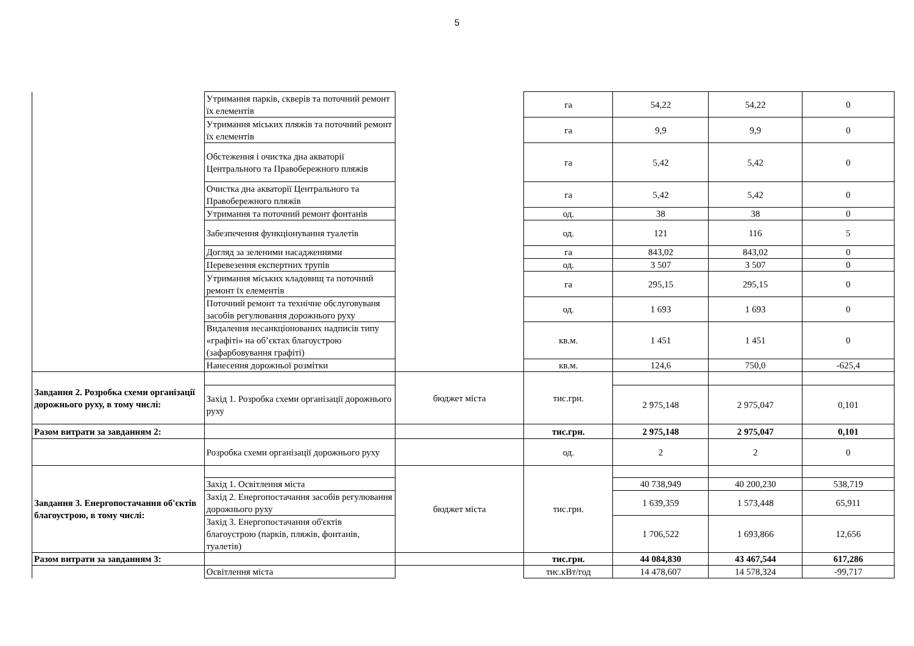5
| | Утримання парків, скверів та поточний ремонт їх елементів | | га | 54,22 | 54,22 | 0 |
| | Утримання міських пляжів та поточний ремонт їх елементів | | га | 9,9 | 9,9 | 0 |
| | Обстеження і очистка дна акваторії Центрального та Правобережного пляжів | | га | 5,42 | 5,42 | 0 |
| | Очистка дна акваторії Центрального та Правобережного пляжів | | га | 5,42 | 5,42 | 0 |
| | Утримання та поточний ремонт фонтанів | | од. | 38 | 38 | 0 |
| | Забезпечення функціонування туалетів | | од. | 121 | 116 | 5 |
| | Догляд за зеленими насадженнями | | га | 843,02 | 843,02 | 0 |
| | Перевезення експертних трупів | | од. | 3 507 | 3 507 | 0 |
| | Утримання міських кладовищ та поточний ремонт їх елементів | | га | 295,15 | 295,15 | 0 |
| | Поточний ремонт та технічне обслуговуваня засобів регулювання дорожнього руху | | од. | 1 693 | 1 693 | 0 |
| | Видалення несанкціонованих надписів типу «графіті» на об’єктах благоустрою (зафарбовування графіті) | | кв.м. | 1 451 | 1 451 | 0 |
| | Нанесення дорожньої розмітки | | кв.м. | 124,6 | 750,0 | -625,4 |
| Завдання 2. Розробка схеми організації дорожнього руху, в тому числі: | | бюджет міста | тис.грн. | | | |
| | Захід 1. Розробка схеми організації дорожнього руху | | | 2 975,148 | 2 975,047 | 0,101 |
| Разом витрати за завданням 2: | | | тис.грн. | 2 975,148 | 2 975,047 | 0,101 |
| | Розробка схеми організації дорожнього руху | | од. | 2 | 2 | 0 |
| Завдання 3. Енергопостачання об'єктів благоустрою, в тому числі: | | бюджет міста | тис.грн. | | | |
| | Захід 1. Освітлення міста | | | 40 738,949 | 40 200,230 | 538,719 |
| | Захід 2. Енергопостачання засобів регулювання дорожнього руху | | | 1 639,359 | 1 573,448 | 65,911 |
| | Захід 3. Енергопостачання об'єктів благоустрою (парків, пляжів, фонтанів, туалетів) | | | 1 706,522 | 1 693,866 | 12,656 |
| Разом витрати за завданням 3: | | | тис.грн. | 44 084,830 | 43 467,544 | 617,286 |
| | Освітлення міста | | тис.кВт/год | 14 478,607 | 14 578,324 | -99,717 |